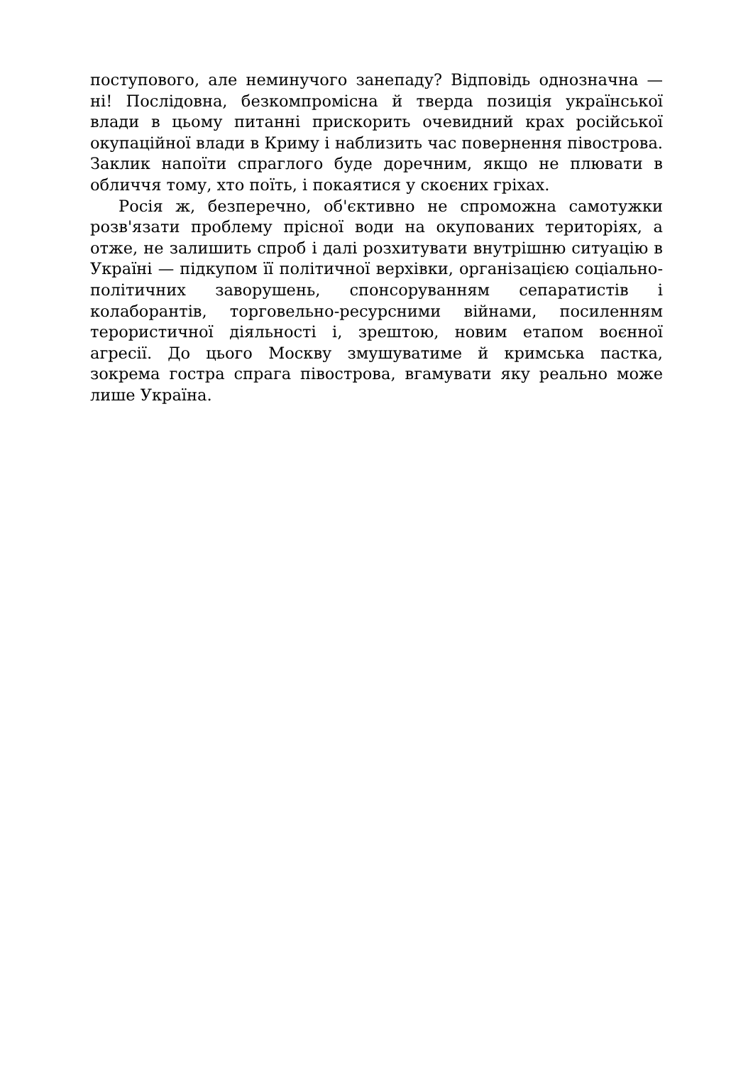поступового, але неминучого занепаду? Відповідь однозначна — ні! Послідовна, безкомпромісна й тверда позиція української влади в цьому питанні прискорить очевидний крах російської окупаційної влади в Криму і наблизить час повернення півострова. Заклик напоїти спраглого буде доречним, якщо не плювати в обличчя тому, хто поїть, і покаятися у скоєних гріхах.
Росія ж, безперечно, об'єктивно не спроможна самотужки розв'язати проблему прісної води на окупованих територіях, а отже, не залишить спроб і далі розхитувати внутрішню ситуацію в Україні — підкупом її політичної верхівки, організацією соціально-політичних заворушень, спонсоруванням сепаратистів і колаборантів, торговельно-ресурсними війнами, посиленням терористичної діяльності і, зрештою, новим етапом воєнної агресії. До цього Москву змушуватиме й кримська пастка, зокрема гостра спрага півострова, вгамувати яку реально може лише Україна.